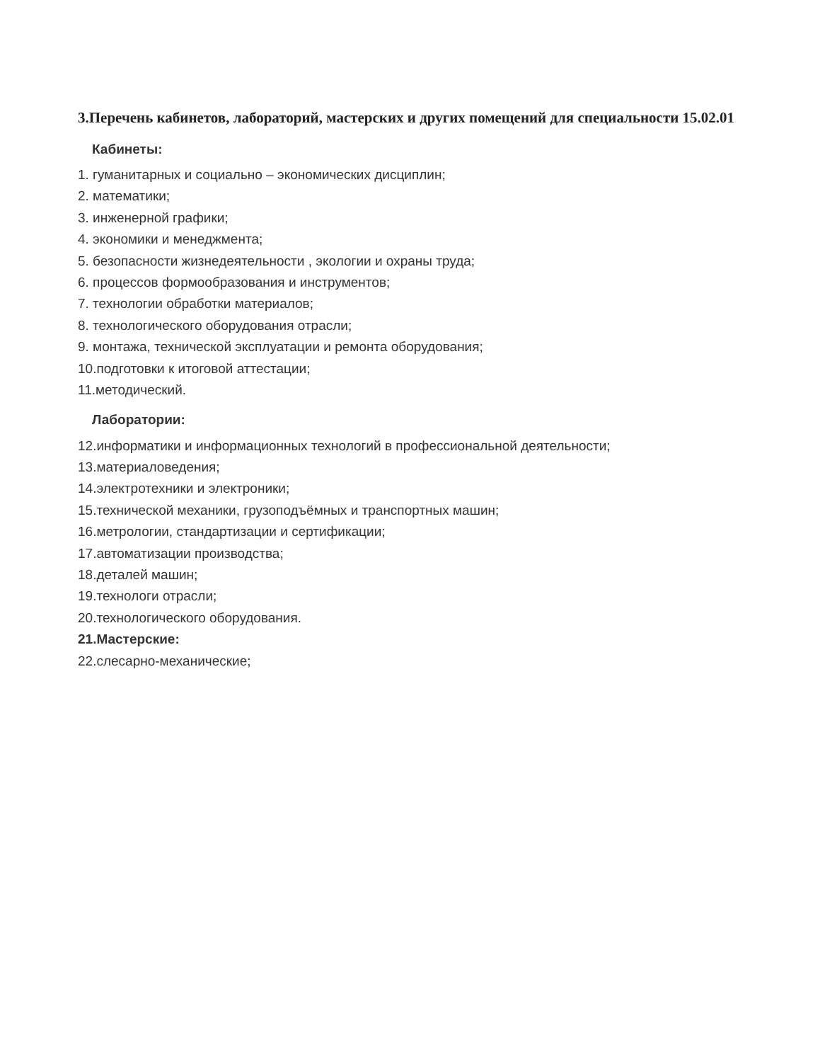3.Перечень кабинетов, лабораторий, мастерских и других помещений для специальности 15.02.01
Кабинеты:
1. гуманитарных и социально – экономических дисциплин;
2. математики;
3. инженерной графики;
4. экономики и менеджмента;
5. безопасности жизнедеятельности , экологии и охраны труда;
6. процессов формообразования и инструментов;
7. технологии обработки материалов;
8. технологического оборудования отрасли;
9. монтажа, технической эксплуатации и ремонта оборудования;
10.подготовки к итоговой аттестации;
11.методический.
Лаборатории:
12.информатики и информационных технологий в профессиональной деятельности;
13.материаловедения;
14.электротехники и электроники;
15.технической механики, грузоподъёмных и транспортных машин;
16.метрологии, стандартизации и сертификации;
17.автоматизации производства;
18.деталей машин;
19.технологи отрасли;
20.технологического оборудования.
21.Мастерские:
22.слесарно-механические;